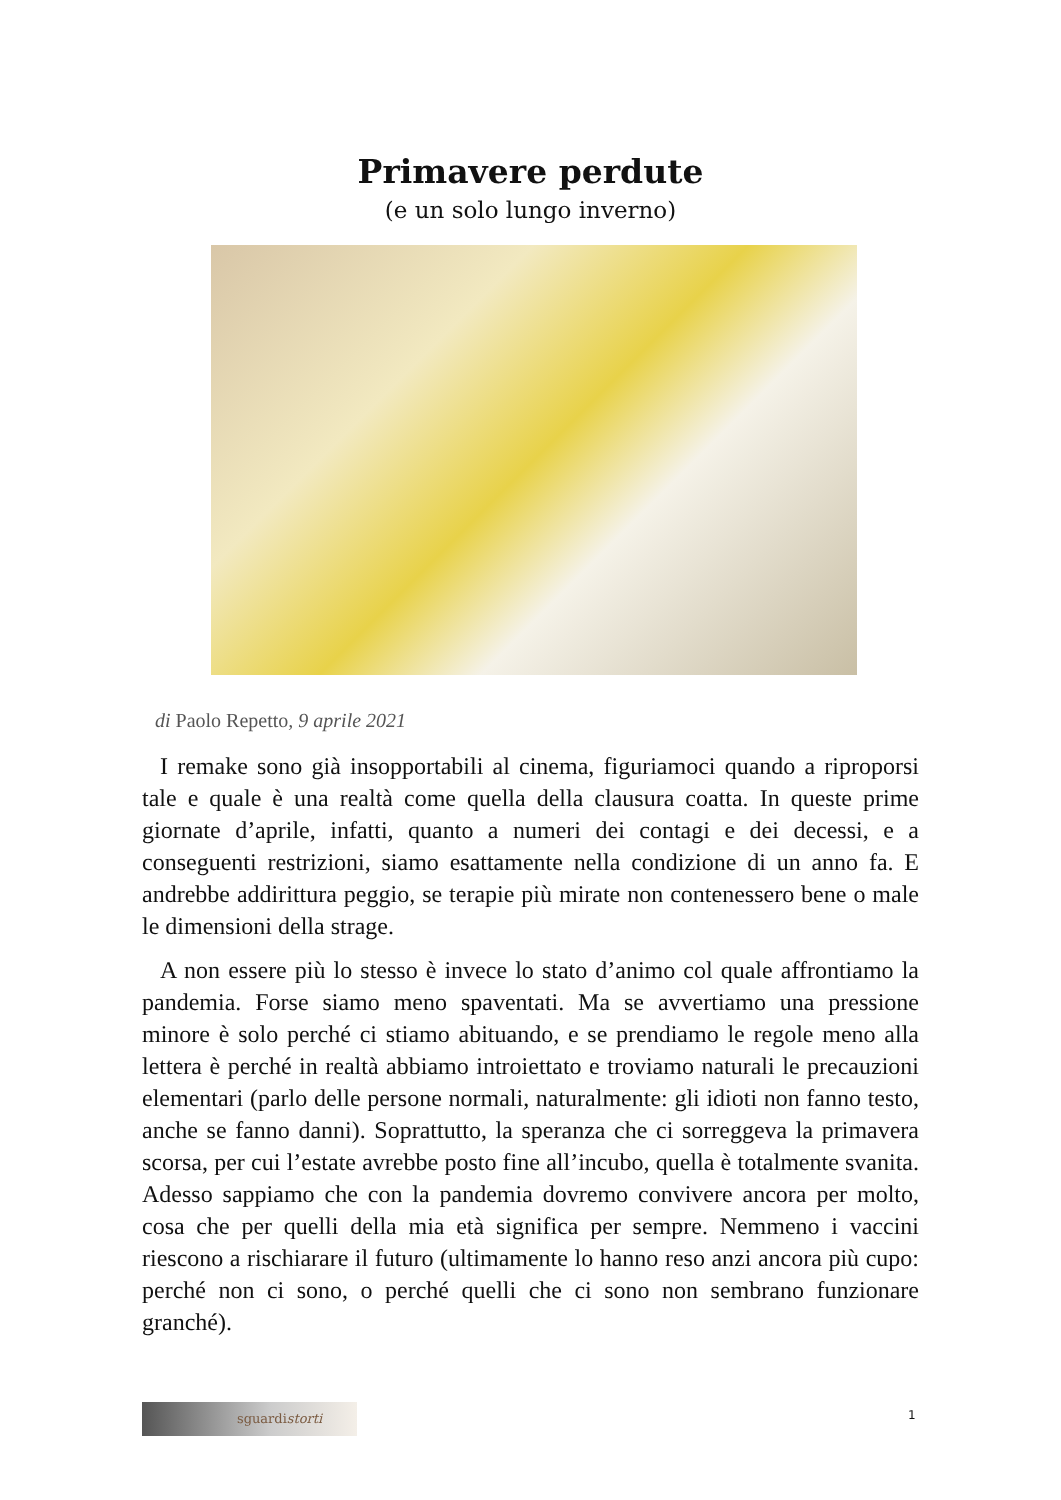Primavere perdute
(e un solo lungo inverno)
di Paolo Repetto, 9 aprile 2021
I remake sono già insopportabili al cinema, figuriamoci quando a riproporsi tale e quale è una realtà come quella della clausura coatta. In queste prime giornate d’aprile, infatti, quanto a numeri dei contagi e dei decessi, e a conseguenti restrizioni, siamo esattamente nella condizione di un anno fa. E andrebbe addirittura peggio, se terapie più mirate non contenessero bene o male le dimensioni della strage.
A non essere più lo stesso è invece lo stato d’animo col quale affrontiamo la pandemia. Forse siamo meno spaventati. Ma se avvertiamo una pressione minore è solo perché ci stiamo abituando, e se prendiamo le regole meno alla lettera è perché in realtà abbiamo introiettato e troviamo naturali le precauzioni elementari (parlo delle persone normali, naturalmente: gli idioti non fanno testo, anche se fanno danni). Soprattutto, la speranza che ci sorreggeva la primavera scorsa, per cui l’estate avrebbe posto fine all’incubo, quella è totalmente svanita. Adesso sappiamo che con la pandemia dovremo convivere ancora per molto, cosa che per quelli della mia età significa per sempre. Nemmeno i vaccini riescono a rischiarare il futuro (ultimamente lo hanno reso anzi ancora più cupo: perché non ci sono, o perché quelli che ci sono non sembrano funzionare granché).
sguardistorti 1